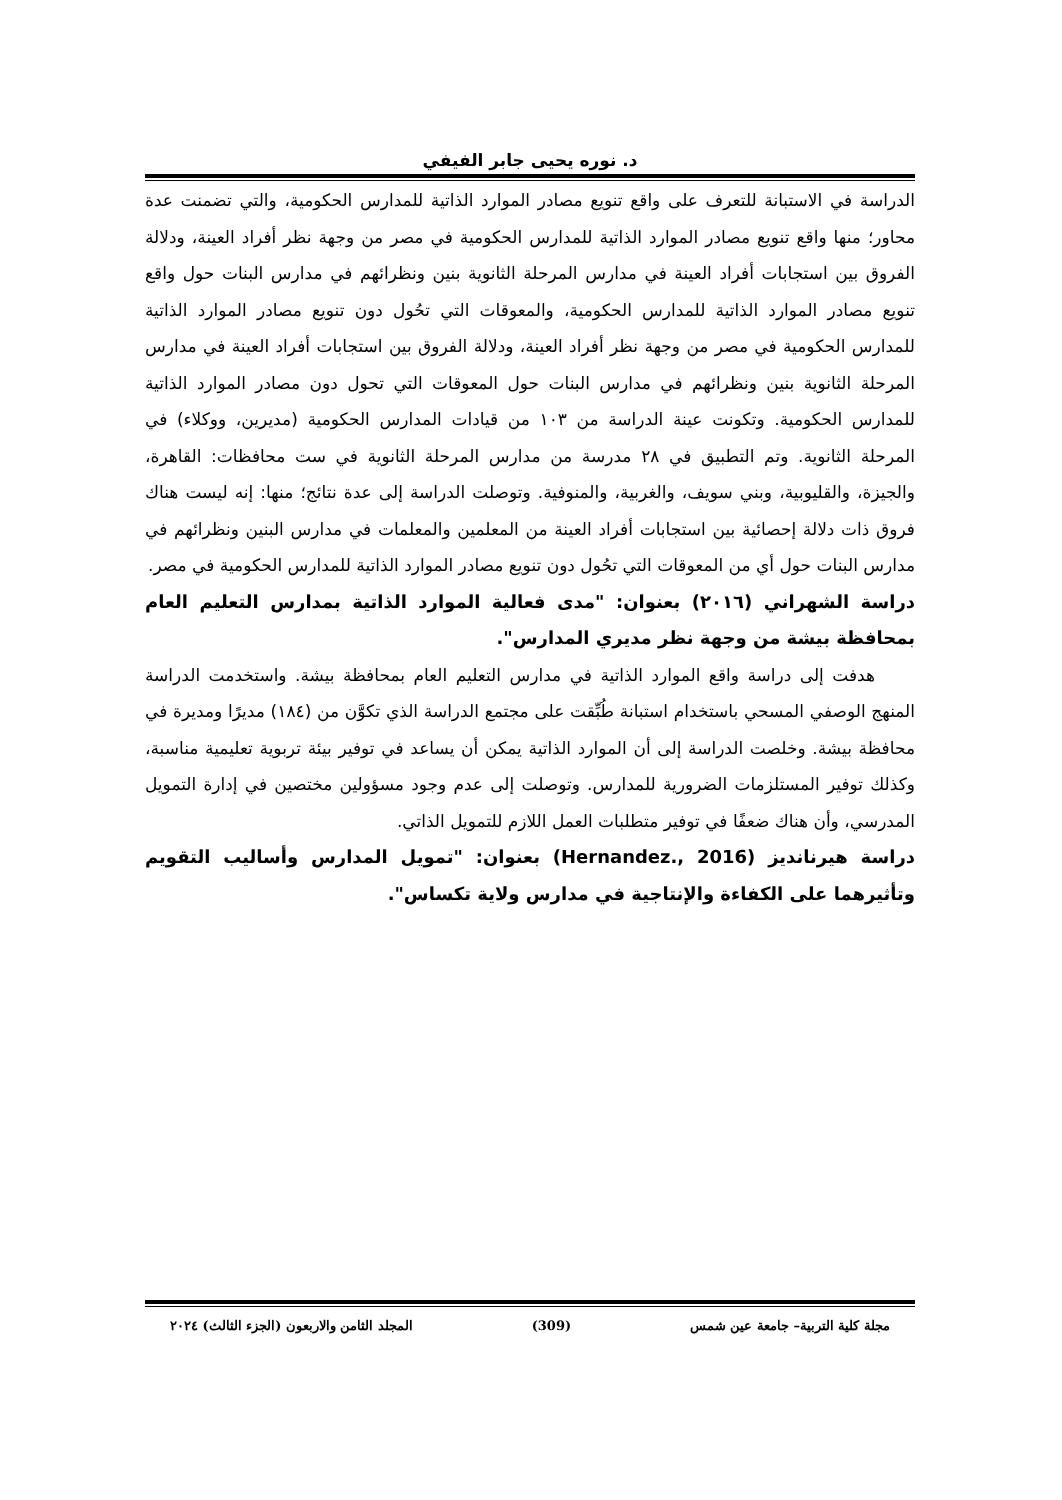د. نوره يحيى جابر الفيفي
الدراسة في الاستبانة للتعرف على واقع تنويع مصادر الموارد الذاتية للمدارس الحكومية، والتي تضمنت عدة محاور؛ منها واقع تنويع مصادر الموارد الذاتية للمدارس الحكومية في مصر من وجهة نظر أفراد العينة، ودلالة الفروق بين استجابات أفراد العينة في مدارس المرحلة الثانوية بنين ونظرائهم في مدارس البنات حول واقع تنويع مصادر الموارد الذاتية للمدارس الحكومية، والمعوقات التي تحُول دون تنويع مصادر الموارد الذاتية للمدارس الحكومية في مصر من وجهة نظر أفراد العينة، ودلالة الفروق بين استجابات أفراد العينة في مدارس المرحلة الثانوية بنين ونظرائهم في مدارس البنات حول المعوقات التي تحول دون مصادر الموارد الذاتية للمدارس الحكومية. وتكونت عينة الدراسة من ١٠٣ من قيادات المدارس الحكومية (مديرين، ووكلاء) في المرحلة الثانوية. وتم التطبيق في ٢٨ مدرسة من مدارس المرحلة الثانوية في ست محافظات: القاهرة، والجيزة، والقليوبية، وبني سويف، والغربية، والمنوفية. وتوصلت الدراسة إلى عدة نتائج؛ منها: إنه ليست هناك فروق ذات دلالة إحصائية بين استجابات أفراد العينة من المعلمين والمعلمات في مدارس البنين ونظرائهم في مدارس البنات حول أي من المعوقات التي تحُول دون تنويع مصادر الموارد الذاتية للمدارس الحكومية في مصر.
دراسة الشهراني (٢٠١٦) بعنوان: "مدى فعالية الموارد الذاتية بمدارس التعليم العام بمحافظة بيشة من وجهة نظر مديري المدارس".
هدفت إلى دراسة واقع الموارد الذاتية في مدارس التعليم العام بمحافظة بيشة. واستخدمت الدراسة المنهج الوصفي المسحي باستخدام استبانة طُبِّقت على مجتمع الدراسة الذي تكوَّن من (١٨٤) مديرًا ومديرة في محافظة بيشة. وخلصت الدراسة إلى أن الموارد الذاتية يمكن أن يساعد في توفير بيئة تربوية تعليمية مناسبة، وكذلك توفير المستلزمات الضرورية للمدارس. وتوصلت إلى عدم وجود مسؤولين مختصين في إدارة التمويل المدرسي، وأن هناك ضعفًا في توفير متطلبات العمل اللازم للتمويل الذاتي.
دراسة هيرنانديز (Hernandez., 2016) بعنوان: "تمويل المدارس وأساليب التقويم وتأثيرهما على الكفاءة والإنتاجية في مدارس ولاية تكساس".
مجلة كلية التربية– جامعة عين شمس (309) المجلد الثامن والاربعون (الجزء الثالث) ٢٠٢٤